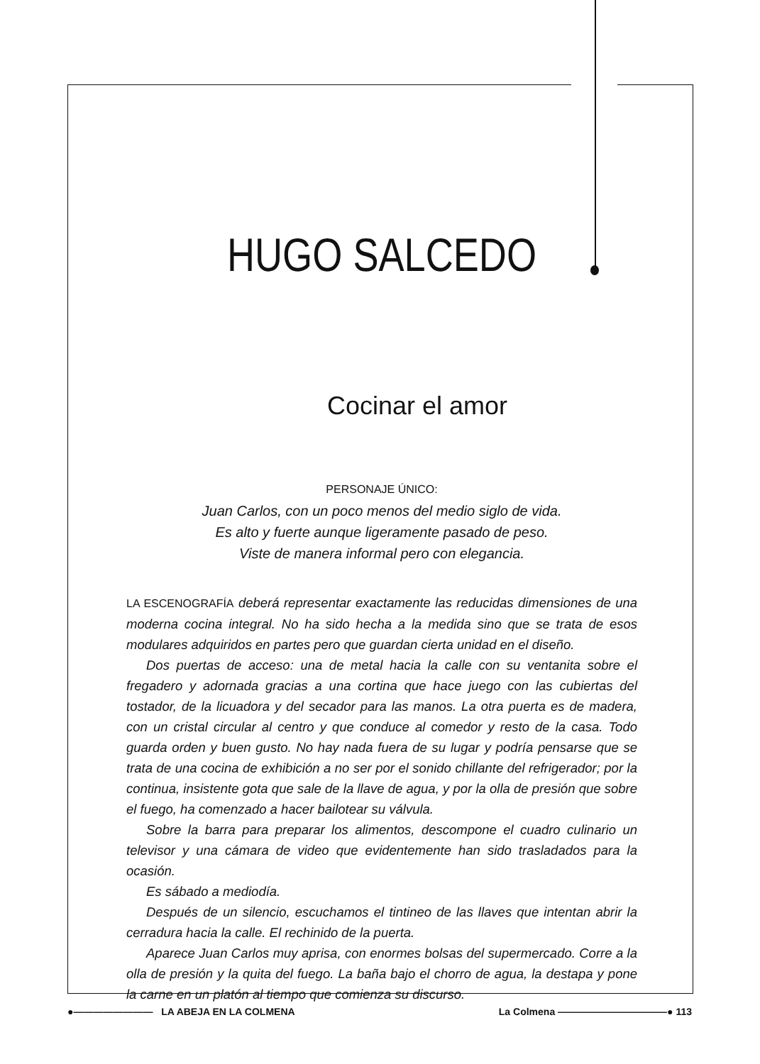HUGO SALCEDO
Cocinar el amor
PERSONAJE ÚNICO:
Juan Carlos, con un poco menos del medio siglo de vida.
Es alto y fuerte aunque ligeramente pasado de peso.
Viste de manera informal pero con elegancia.
LA ESCENOGRAFÍA deberá representar exactamente las reducidas dimensiones de una moderna cocina integral. No ha sido hecha a la medida sino que se trata de esos modulares adquiridos en partes pero que guardan cierta unidad en el diseño.
Dos puertas de acceso: una de metal hacia la calle con su ventanita sobre el fregadero y adornada gracias a una cortina que hace juego con las cubiertas del tostador, de la licuadora y del secador para las manos. La otra puerta es de madera, con un cristal circular al centro y que conduce al comedor y resto de la casa. Todo guarda orden y buen gusto. No hay nada fuera de su lugar y podría pensarse que se trata de una cocina de exhibición a no ser por el sonido chillante del refrigerador; por la continua, insistente gota que sale de la llave de agua, y por la olla de presión que sobre el fuego, ha comenzado a hacer bailotear su válvula.
Sobre la barra para preparar los alimentos, descompone el cuadro culinario un televisor y una cámara de video que evidentemente han sido trasladados para la ocasión.
Es sábado a mediodía.
Después de un silencio, escuchamos el tintineo de las llaves que intentan abrir la cerradura hacia la calle. El rechinido de la puerta.
Aparece Juan Carlos muy aprisa, con enormes bolsas del supermercado. Corre a la olla de presión y la quita del fuego. La baña bajo el chorro de agua, la destapa y pone la carne en un platón al tiempo que comienza su discurso.
●———————— LA ABEJA EN LA COLMENA La Colmena ———————————● 113